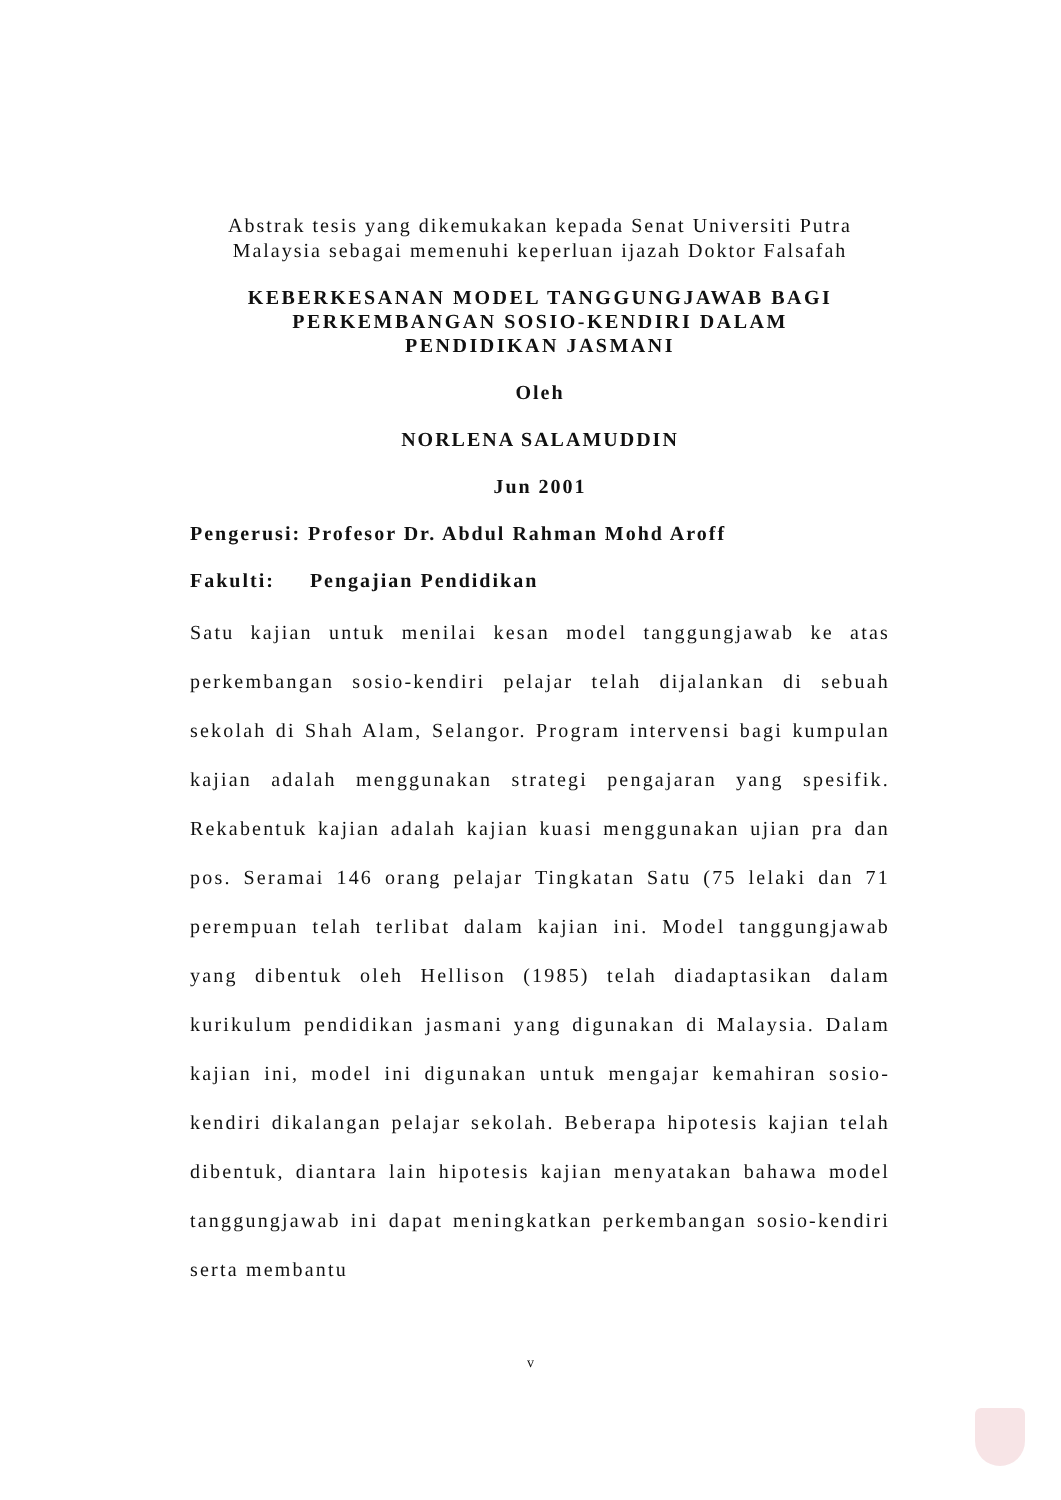Abstrak tesis yang dikemukakan kepada Senat Universiti Putra
Malaysia sebagai memenuhi keperluan ijazah Doktor Falsafah
KEBERKESANAN MODEL TANGGUNGJAWAB BAGI
PERKEMBANGAN SOSIO-KENDIRI DALAM
PENDIDIKAN JASMANI
Oleh
NORLENA SALAMUDDIN
Jun 2001
Pengerusi: Profesor Dr. Abdul Rahman Mohd Aroff
Fakulti: Pengajian Pendidikan
Satu kajian untuk menilai kesan model tanggungjawab ke atas perkembangan sosio-kendiri pelajar telah dijalankan di sebuah sekolah di Shah Alam, Selangor. Program intervensi bagi kumpulan kajian adalah menggunakan strategi pengajaran yang spesifik. Rekabentuk kajian adalah kajian kuasi menggunakan ujian pra dan pos. Seramai 146 orang pelajar Tingkatan Satu (75 lelaki dan 71 perempuan telah terlibat dalam kajian ini. Model tanggungjawab yang dibentuk oleh Hellison (1985) telah diadaptasikan dalam kurikulum pendidikan jasmani yang digunakan di Malaysia. Dalam kajian ini, model ini digunakan untuk mengajar kemahiran sosio-kendiri dikalangan pelajar sekolah. Beberapa hipotesis kajian telah dibentuk, diantara lain hipotesis kajian menyatakan bahawa model tanggungjawab ini dapat meningkatkan perkembangan sosio-kendiri serta membantu
v